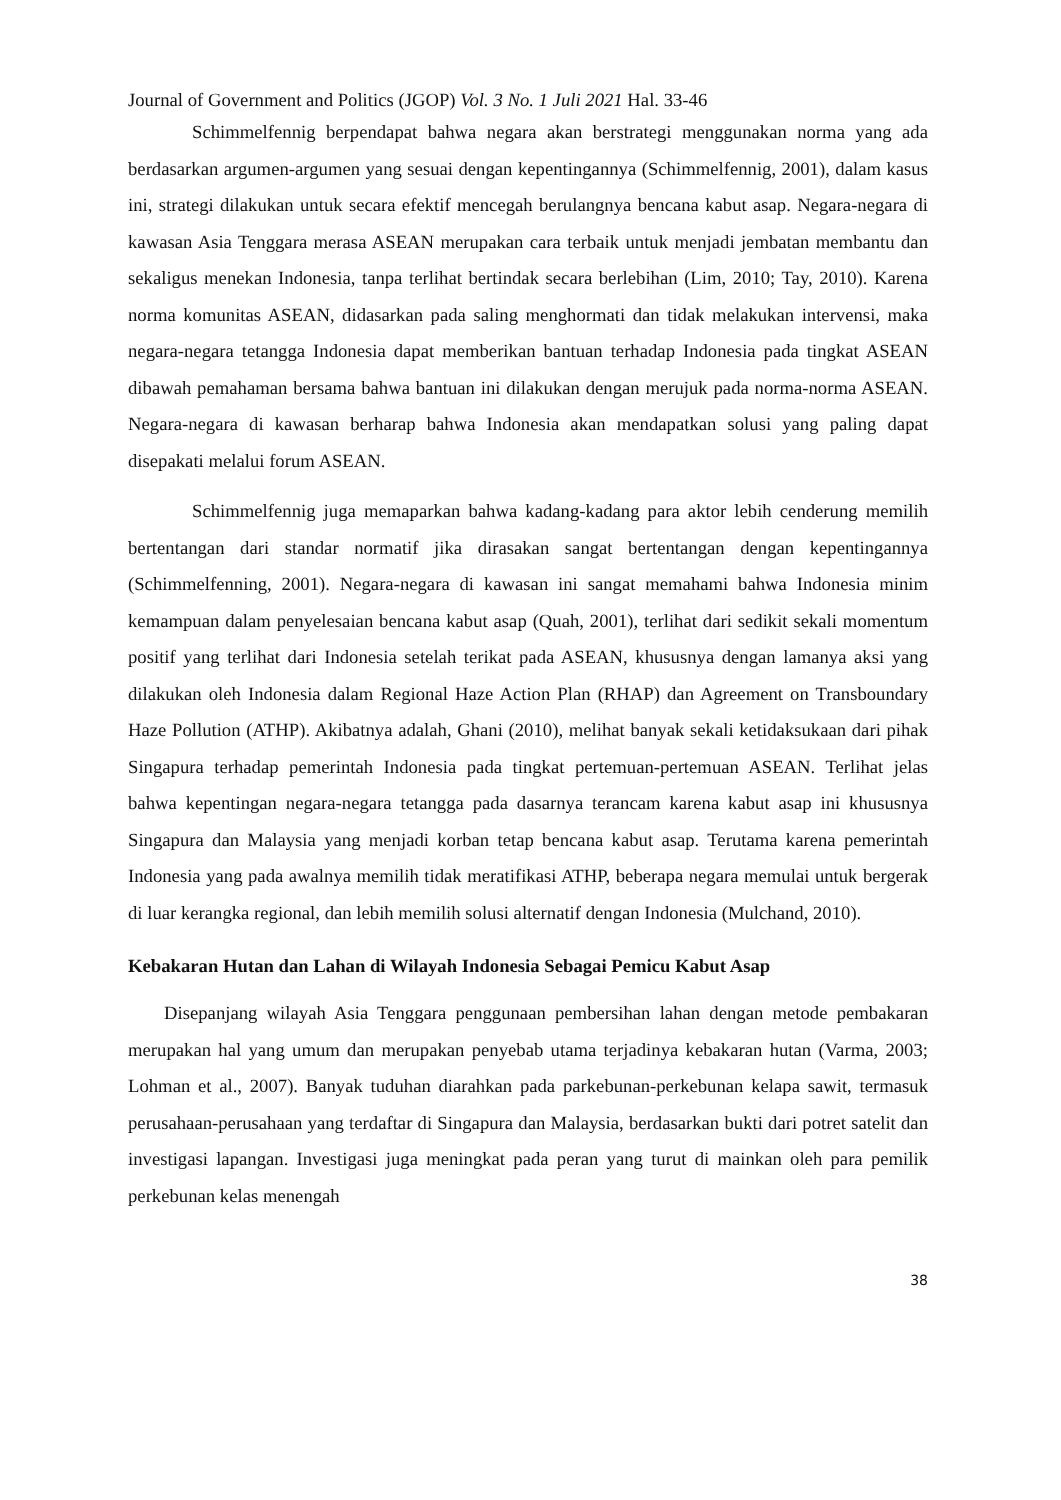Journal of Government and Politics (JGOP) Vol. 3 No. 1 Juli 2021 Hal. 33-46
Schimmelfennig berpendapat bahwa negara akan berstrategi menggunakan norma yang ada berdasarkan argumen-argumen yang sesuai dengan kepentingannya (Schimmelfennig, 2001), dalam kasus ini, strategi dilakukan untuk secara efektif mencegah berulangnya bencana kabut asap. Negara-negara di kawasan Asia Tenggara merasa ASEAN merupakan cara terbaik untuk menjadi jembatan membantu dan sekaligus menekan Indonesia, tanpa terlihat bertindak secara berlebihan (Lim, 2010; Tay, 2010). Karena norma komunitas ASEAN, didasarkan pada saling menghormati dan tidak melakukan intervensi, maka negara-negara tetangga Indonesia dapat memberikan bantuan terhadap Indonesia pada tingkat ASEAN dibawah pemahaman bersama bahwa bantuan ini dilakukan dengan merujuk pada norma-norma ASEAN. Negara-negara di kawasan berharap bahwa Indonesia akan mendapatkan solusi yang paling dapat disepakati melalui forum ASEAN.
Schimmelfennig juga memaparkan bahwa kadang-kadang para aktor lebih cenderung memilih bertentangan dari standar normatif jika dirasakan sangat bertentangan dengan kepentingannya (Schimmelfenning, 2001). Negara-negara di kawasan ini sangat memahami bahwa Indonesia minim kemampuan dalam penyelesaian bencana kabut asap (Quah, 2001), terlihat dari sedikit sekali momentum positif yang terlihat dari Indonesia setelah terikat pada ASEAN, khususnya dengan lamanya aksi yang dilakukan oleh Indonesia dalam Regional Haze Action Plan (RHAP) dan Agreement on Transboundary Haze Pollution (ATHP). Akibatnya adalah, Ghani (2010), melihat banyak sekali ketidaksukaan dari pihak Singapura terhadap pemerintah Indonesia pada tingkat pertemuan-pertemuan ASEAN. Terlihat jelas bahwa kepentingan negara-negara tetangga pada dasarnya terancam karena kabut asap ini khususnya Singapura dan Malaysia yang menjadi korban tetap bencana kabut asap. Terutama karena pemerintah Indonesia yang pada awalnya memilih tidak meratifikasi ATHP, beberapa negara memulai untuk bergerak di luar kerangka regional, dan lebih memilih solusi alternatif dengan Indonesia (Mulchand, 2010).
Kebakaran Hutan dan Lahan di Wilayah Indonesia Sebagai Pemicu Kabut Asap
Disepanjang wilayah Asia Tenggara penggunaan pembersihan lahan dengan metode pembakaran merupakan hal yang umum dan merupakan penyebab utama terjadinya kebakaran hutan (Varma, 2003; Lohman et al., 2007). Banyak tuduhan diarahkan pada parkebunan-perkebunan kelapa sawit, termasuk perusahaan-perusahaan yang terdaftar di Singapura dan Malaysia, berdasarkan bukti dari potret satelit dan investigasi lapangan. Investigasi juga meningkat pada peran yang turut di mainkan oleh para pemilik perkebunan kelas menengah
38